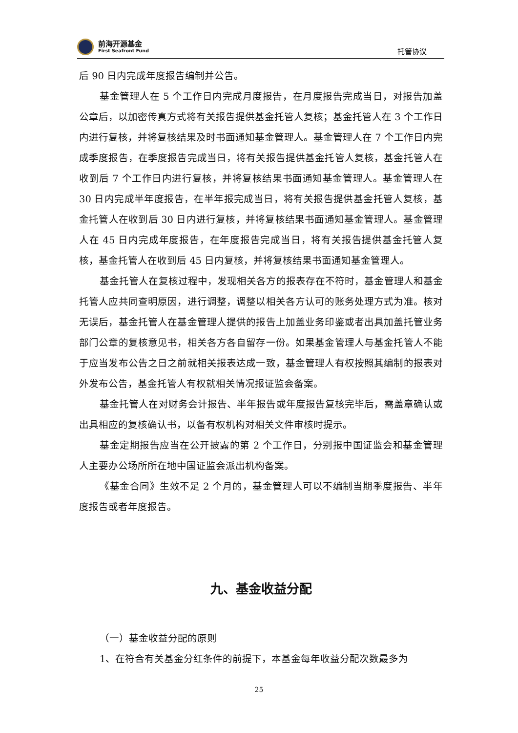前海开源基金
First Seafront Fund
托管协议
后 90 日内完成年度报告编制并公告。
基金管理人在 5 个工作日内完成月度报告，在月度报告完成当日，对报告加盖公章后，以加密传真方式将有关报告提供基金托管人复核；基金托管人在 3 个工作日内进行复核，并将复核结果及时书面通知基金管理人。基金管理人在 7 个工作日内完成季度报告，在季度报告完成当日，将有关报告提供基金托管人复核，基金托管人在收到后 7 个工作日内进行复核，并将复核结果书面通知基金管理人。基金管理人在 30 日内完成半年度报告，在半年报完成当日，将有关报告提供基金托管人复核，基金托管人在收到后 30 日内进行复核，并将复核结果书面通知基金管理人。基金管理人在 45 日内完成年度报告，在年度报告完成当日，将有关报告提供基金托管人复核，基金托管人在收到后 45 日内复核，并将复核结果书面通知基金管理人。
基金托管人在复核过程中，发现相关各方的报表存在不符时，基金管理人和基金托管人应共同查明原因，进行调整，调整以相关各方认可的账务处理方式为准。核对无误后，基金托管人在基金管理人提供的报告上加盖业务印鉴或者出具加盖托管业务部门公章的复核意见书，相关各方各自留存一份。如果基金管理人与基金托管人不能于应当发布公告之日之前就相关报表达成一致，基金管理人有权按照其编制的报表对外发布公告，基金托管人有权就相关情况报证监会备案。
基金托管人在对财务会计报告、半年报告或年度报告复核完毕后，需盖章确认或出具相应的复核确认书，以备有权机构对相关文件审核时提示。
基金定期报告应当在公开披露的第 2 个工作日，分别报中国证监会和基金管理人主要办公场所所在地中国证监会派出机构备案。
《基金合同》生效不足 2 个月的，基金管理人可以不编制当期季度报告、半年度报告或者年度报告。
九、基金收益分配
（一）基金收益分配的原则
1、在符合有关基金分红条件的前提下，本基金每年收益分配次数最多为
25